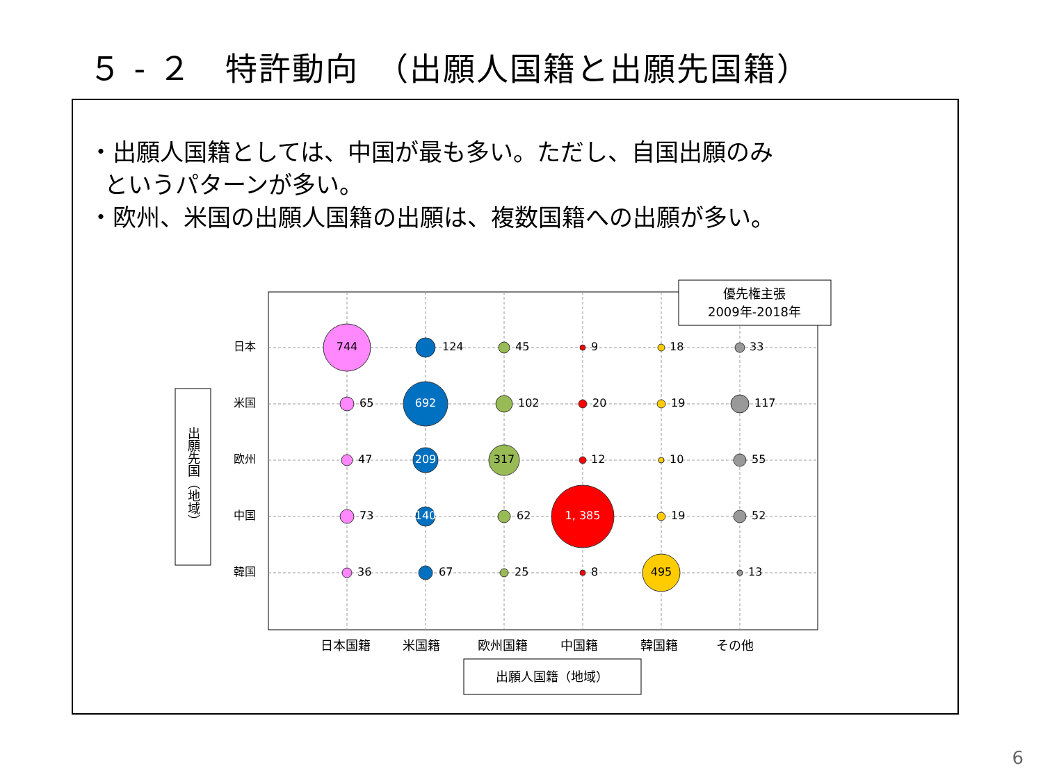５ - ２　特許動向　（出願人国籍と出願先国籍）
・出願人国籍としては、中国が最も多い。ただし、自国出願のみ
というパターンが多い。
・欧州、米国の出願人国籍の出願は、複数国籍への出願が多い。
744
692
209
317
140
1, 385
495
124
45
9
18
33
65
102
20
19
117
47
12
10
55
73
62
19
52
36
67
25
8
13
日本
米国
欧州
中国
韓国
日本国籍
米国籍
欧州国籍
中国籍
韓国籍
その他
優先権主張
2009年-2018年
出願先国（地域）
出願人国籍（地域）
6